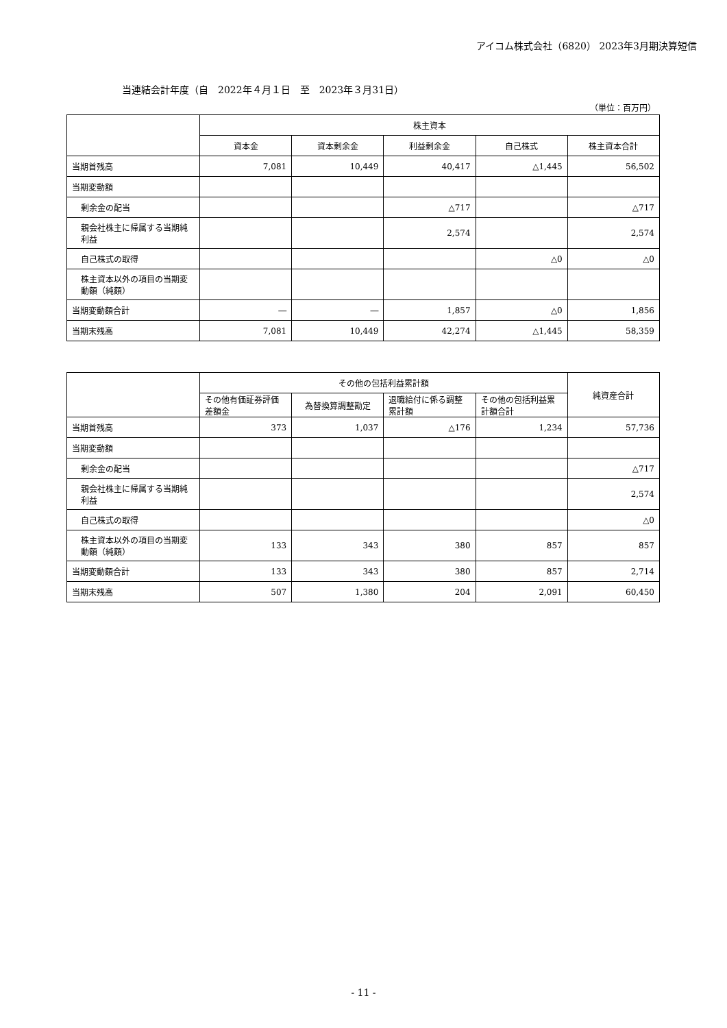アイコム株式会社（6820） 2023年3月期決算短信
当連結会計年度（自　2022年４月１日　至　2023年３月31日）
（単位：百万円）
| | 株主資本 | | | | |
| --- | --- | --- | --- | --- | --- |
| | 資本金 | 資本剰余金 | 利益剰余金 | 自己株式 | 株主資本合計 |
| 当期首残高 | 7,081 | 10,449 | 40,417 | △1,445 | 56,502 |
| 当期変動額 | | | | | |
| 剰余金の配当 | | | △717 | | △717 |
| 親会社株主に帰属する当期純利益 | | | 2,574 | | 2,574 |
| 自己株式の取得 | | | | △0 | △0 |
| 株主資本以外の項目の当期変動額（純額） | | | | | |
| 当期変動額合計 | ― | ― | 1,857 | △0 | 1,856 |
| 当期末残高 | 7,081 | 10,449 | 42,274 | △1,445 | 58,359 |
| | その他の包括利益累計額 | | | | 純資産合計 |
| --- | --- | --- | --- | --- | --- |
| | その他有価証券評価差額金 | 為替換算調整勘定 | 退職給付に係る調整累計額 | その他の包括利益累計額合計 | |
| 当期首残高 | 373 | 1,037 | △176 | 1,234 | 57,736 |
| 当期変動額 | | | | | |
| 剰余金の配当 | | | | | △717 |
| 親会社株主に帰属する当期純利益 | | | | | 2,574 |
| 自己株式の取得 | | | | | △0 |
| 株主資本以外の項目の当期変動額（純額） | 133 | 343 | 380 | 857 | 857 |
| 当期変動額合計 | 133 | 343 | 380 | 857 | 2,714 |
| 当期末残高 | 507 | 1,380 | 204 | 2,091 | 60,450 |
- 11 -